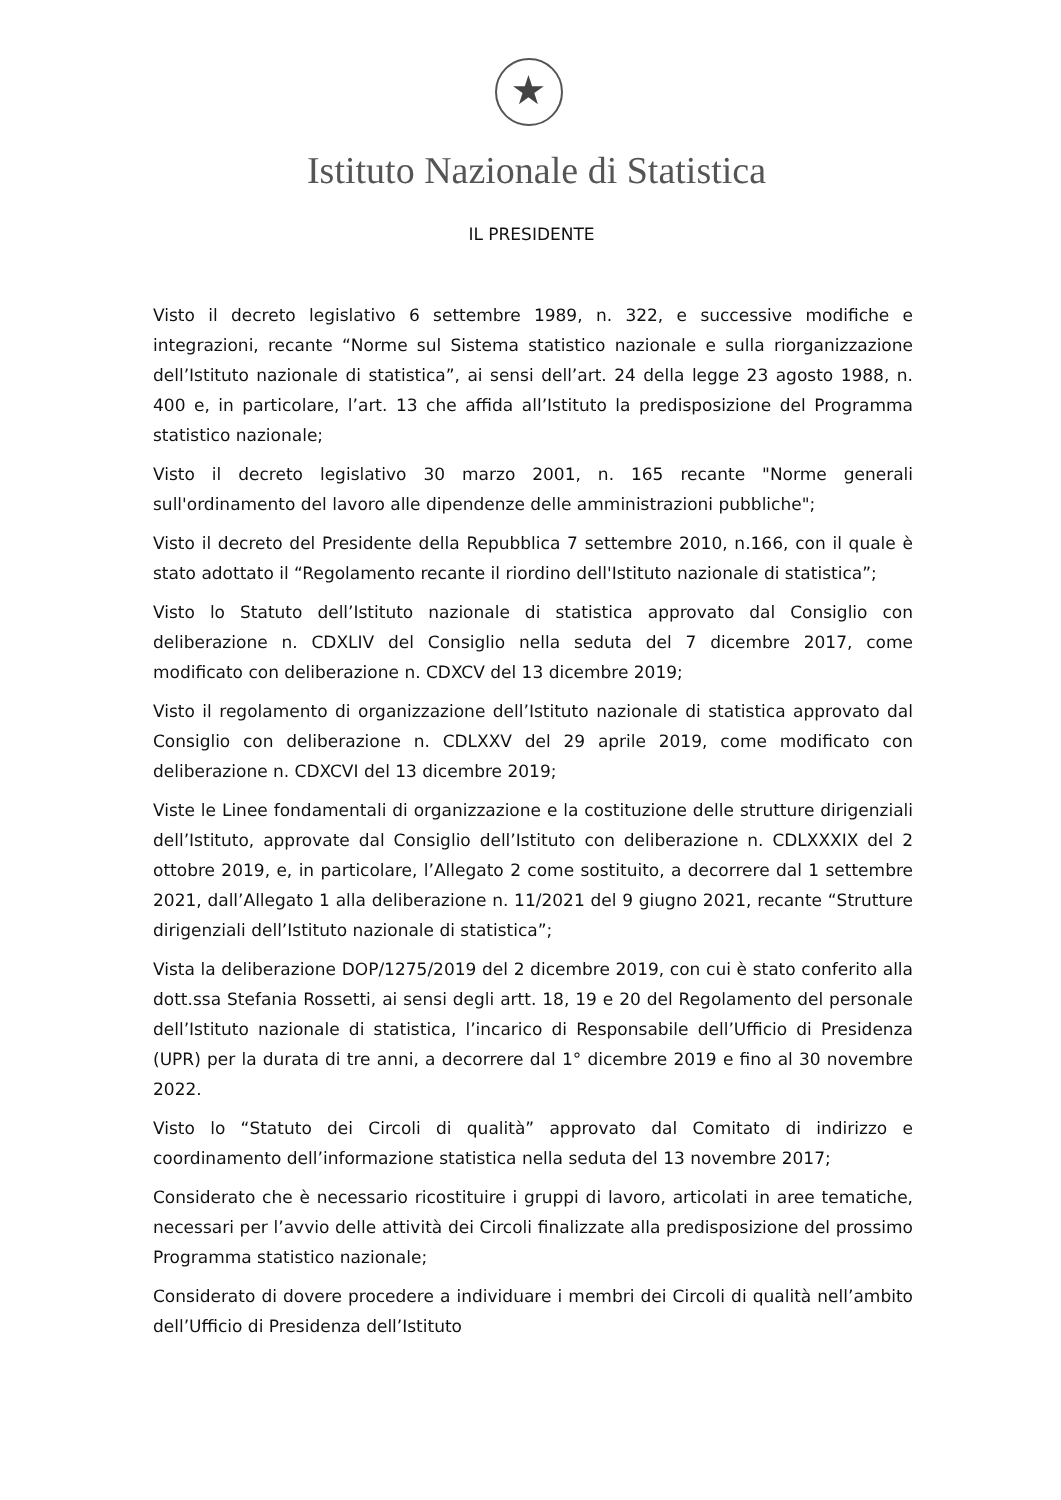★
Istituto Nazionale di Statistica
IL PRESIDENTE
Visto il decreto legislativo 6 settembre 1989, n. 322, e successive modifiche e integrazioni, recante “Norme sul Sistema statistico nazionale e sulla riorganizzazione dell’Istituto nazionale di statistica”, ai sensi dell’art. 24 della legge 23 agosto 1988, n. 400 e, in particolare, l’art. 13 che affida all’Istituto la predisposizione del Programma statistico nazionale;
Visto il decreto legislativo 30 marzo 2001, n. 165 recante "Norme generali sull'ordinamento del lavoro alle dipendenze delle amministrazioni pubbliche";
Visto il decreto del Presidente della Repubblica 7 settembre 2010, n.166, con il quale è stato adottato il “Regolamento recante il riordino dell'Istituto nazionale di statistica”;
Visto lo Statuto dell’Istituto nazionale di statistica approvato dal Consiglio con deliberazione n. CDXLIV del Consiglio nella seduta del 7 dicembre 2017, come modificato con deliberazione n. CDXCV del 13 dicembre 2019;
Visto il regolamento di organizzazione dell’Istituto nazionale di statistica approvato dal Consiglio con deliberazione n. CDLXXV del 29 aprile 2019, come modificato con deliberazione n. CDXCVI del 13 dicembre 2019;
Viste le Linee fondamentali di organizzazione e la costituzione delle strutture dirigenziali dell’Istituto, approvate dal Consiglio dell’Istituto con deliberazione n. CDLXXXIX del 2 ottobre 2019, e, in particolare, l’Allegato 2 come sostituito, a decorrere dal 1 settembre 2021, dall’Allegato 1 alla deliberazione n. 11/2021 del 9 giugno 2021, recante “Strutture dirigenziali dell’Istituto nazionale di statistica”;
Vista la deliberazione DOP/1275/2019 del 2 dicembre 2019, con cui è stato conferito alla dott.ssa Stefania Rossetti, ai sensi degli artt. 18, 19 e 20 del Regolamento del personale dell’Istituto nazionale di statistica, l’incarico di Responsabile dell’Ufficio di Presidenza (UPR) per la durata di tre anni, a decorrere dal 1° dicembre 2019 e fino al 30 novembre 2022.
Visto lo “Statuto dei Circoli di qualità” approvato dal Comitato di indirizzo e coordinamento dell’informazione statistica nella seduta del 13 novembre 2017;
Considerato che è necessario ricostituire i gruppi di lavoro, articolati in aree tematiche, necessari per l’avvio delle attività dei Circoli finalizzate alla predisposizione del prossimo Programma statistico nazionale;
Considerato di dovere procedere a individuare i membri dei Circoli di qualità nell’ambito dell’Ufficio di Presidenza dell’Istituto